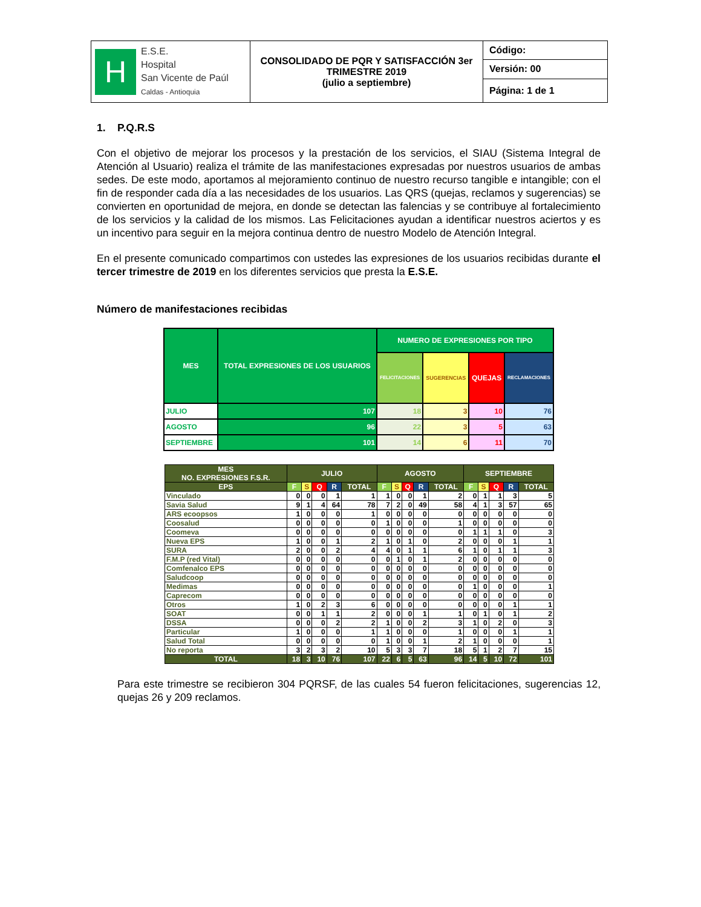| H E.S.E. Hospital San Vicente de Paúl Caldas - Antioquia | CONSOLIDADO DE PQR Y SATISFACCIÓN 3er TRIMESTRE 2019 (julio a septiembre) | Código: |
| | | Versión: 00 |
| | | Página: 1 de 1 |
1. P.Q.R.S
Con el objetivo de mejorar los procesos y la prestación de los servicios, el SIAU (Sistema Integral de Atención al Usuario) realiza el trámite de las manifestaciones expresadas por nuestros usuarios de ambas sedes. De este modo, aportamos al mejoramiento continuo de nuestro recurso tangible e intangible; con el fin de responder cada día a las necesidades de los usuarios. Las QRS (quejas, reclamos y sugerencias) se convierten en oportunidad de mejora, en donde se detectan las falencias y se contribuye al fortalecimiento de los servicios y la calidad de los mismos. Las Felicitaciones ayudan a identificar nuestros aciertos y es un incentivo para seguir en la mejora continua dentro de nuestro Modelo de Atención Integral.
En el presente comunicado compartimos con ustedes las expresiones de los usuarios recibidas durante el tercer trimestre de 2019 en los diferentes servicios que presta la E.S.E.
Número de manifestaciones recibidas
| MES | TOTAL EXPRESIONES DE LOS USUARIOS | NUMERO DE EXPRESIONES POR TIPO | | | |
| | | FELICITACIONES | SUGERENCIAS | QUEJAS | RECLAMACIONES |
| JULIO | 107 | 18 | 3 | 10 | 76 |
| AGOSTO | 96 | 22 | 3 | 5 | 63 |
| SEPTIEMBRE | 101 | 14 | 6 | 11 | 70 |
| MES NO. EXPRESIONES F.S.R. | JULIO | | | | | AGOSTO | | | | | SEPTIEMBRE | | | | |
| EPS | F | S | Q | R | TOTAL | F | S | Q | R | TOTAL | F | S | Q | R | TOTAL |
| Vinculado | 0 | 0 | 0 | 1 | 1 | 1 | 0 | 0 | 1 | 2 | 0 | 1 | 1 | 3 | 5 |
| Savia Salud | 9 | 1 | 4 | 64 | 78 | 7 | 2 | 0 | 49 | 58 | 4 | 1 | 3 | 57 | 65 |
| ARS ecoopsos | 1 | 0 | 0 | 0 | 1 | 0 | 0 | 0 | 0 | 0 | 0 | 0 | 0 | 0 | 0 |
| Coosalud | 0 | 0 | 0 | 0 | 0 | 1 | 0 | 0 | 0 | 1 | 0 | 0 | 0 | 0 | 0 |
| Coomeva | 0 | 0 | 0 | 0 | 0 | 0 | 0 | 0 | 0 | 0 | 1 | 1 | 1 | 0 | 3 |
| Nueva EPS | 1 | 0 | 0 | 1 | 2 | 1 | 0 | 1 | 0 | 2 | 0 | 0 | 0 | 1 | 1 |
| SURA | 2 | 0 | 0 | 2 | 4 | 4 | 0 | 1 | 1 | 6 | 1 | 0 | 1 | 1 | 3 |
| F.M.P (red Vital) | 0 | 0 | 0 | 0 | 0 | 0 | 1 | 0 | 1 | 2 | 0 | 0 | 0 | 0 | 0 |
| Comfenalco EPS | 0 | 0 | 0 | 0 | 0 | 0 | 0 | 0 | 0 | 0 | 0 | 0 | 0 | 0 | 0 |
| Saludcoop | 0 | 0 | 0 | 0 | 0 | 0 | 0 | 0 | 0 | 0 | 0 | 0 | 0 | 0 | 0 |
| Medimas | 0 | 0 | 0 | 0 | 0 | 0 | 0 | 0 | 0 | 0 | 1 | 0 | 0 | 0 | 1 |
| Caprecom | 0 | 0 | 0 | 0 | 0 | 0 | 0 | 0 | 0 | 0 | 0 | 0 | 0 | 0 | 0 |
| Otros | 1 | 0 | 2 | 3 | 6 | 0 | 0 | 0 | 0 | 0 | 0 | 0 | 0 | 1 | 1 |
| SOAT | 0 | 0 | 1 | 1 | 2 | 0 | 0 | 0 | 1 | 1 | 0 | 1 | 0 | 1 | 2 |
| DSSA | 0 | 0 | 0 | 2 | 2 | 1 | 0 | 0 | 2 | 3 | 1 | 0 | 2 | 0 | 3 |
| Particular | 1 | 0 | 0 | 0 | 1 | 1 | 0 | 0 | 0 | 1 | 0 | 0 | 0 | 1 | 1 |
| Salud Total | 0 | 0 | 0 | 0 | 0 | 1 | 0 | 0 | 1 | 2 | 1 | 0 | 0 | 0 | 1 |
| No reporta | 3 | 2 | 3 | 2 | 10 | 5 | 3 | 3 | 7 | 18 | 5 | 1 | 2 | 7 | 15 |
| TOTAL | 18 | 3 | 10 | 76 | 107 | 22 | 6 | 5 | 63 | 96 | 14 | 5 | 10 | 72 | 101 |
Para este trimestre se recibieron 304 PQRSF, de las cuales 54 fueron felicitaciones, sugerencias 12, quejas 26 y 209 reclamos.